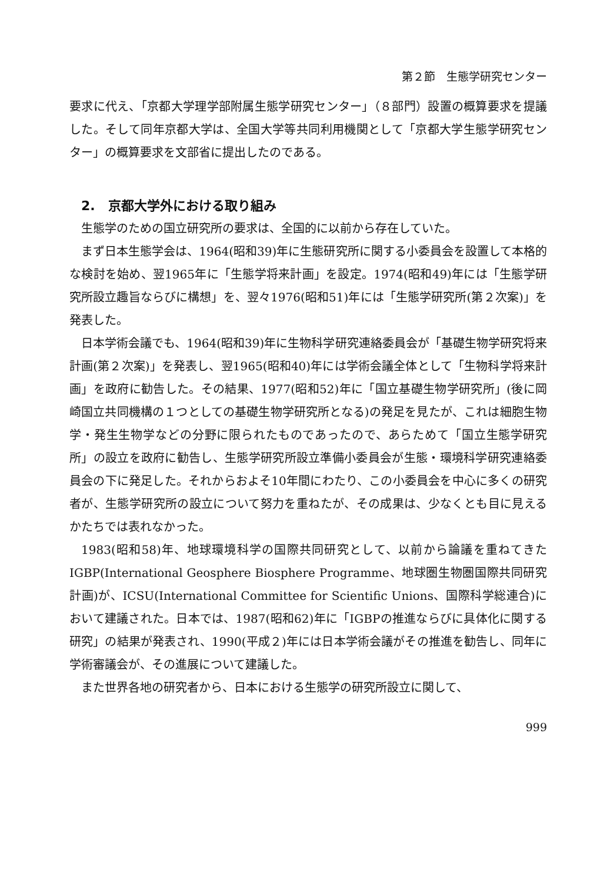第２節　生態学研究センター
要求に代え、「京都大学理学部附属生態学研究センター」（８部門）設置の概算要求を提議した。そして同年京都大学は、全国大学等共同利用機関として「京都大学生態学研究センター」の概算要求を文部省に提出したのである。
2.　京都大学外における取り組み
生態学のための国立研究所の要求は、全国的に以前から存在していた。
まず日本生態学会は、1964(昭和39)年に生態研究所に関する小委員会を設置して本格的な検討を始め、翌1965年に「生態学将来計画」を設定。1974(昭和49)年には「生態学研究所設立趣旨ならびに構想」を、翌々1976(昭和51)年には「生態学研究所(第２次案)」を発表した。
日本学術会議でも、1964(昭和39)年に生物科学研究連絡委員会が「基礎生物学研究将来計画(第２次案)」を発表し、翌1965(昭和40)年には学術会議全体として「生物科学将来計画」を政府に勧告した。その結果、1977(昭和52)年に「国立基礎生物学研究所」(後に岡崎国立共同機構の１つとしての基礎生物学研究所となる)の発足を見たが、これは細胞生物学・発生生物学などの分野に限られたものであったので、あらためて「国立生態学研究所」の設立を政府に勧告し、生態学研究所設立準備小委員会が生態・環境科学研究連絡委員会の下に発足した。それからおよそ10年間にわたり、この小委員会を中心に多くの研究者が、生態学研究所の設立について努力を重ねたが、その成果は、少なくとも目に見えるかたちでは表れなかった。
1983(昭和58)年、地球環境科学の国際共同研究として、以前から論議を重ねてきたIGBP(International Geosphere Biosphere Programme、地球圏生物圏国際共同研究計画)が、ICSU(International Committee for Scientific Unions、国際科学総連合)において建議された。日本では、1987(昭和62)年に「IGBPの推進ならびに具体化に関する研究」の結果が発表され、1990(平成２)年には日本学術会議がその推進を勧告し、同年に学術審議会が、その進展について建議した。
また世界各地の研究者から、日本における生態学の研究所設立に関して、
999